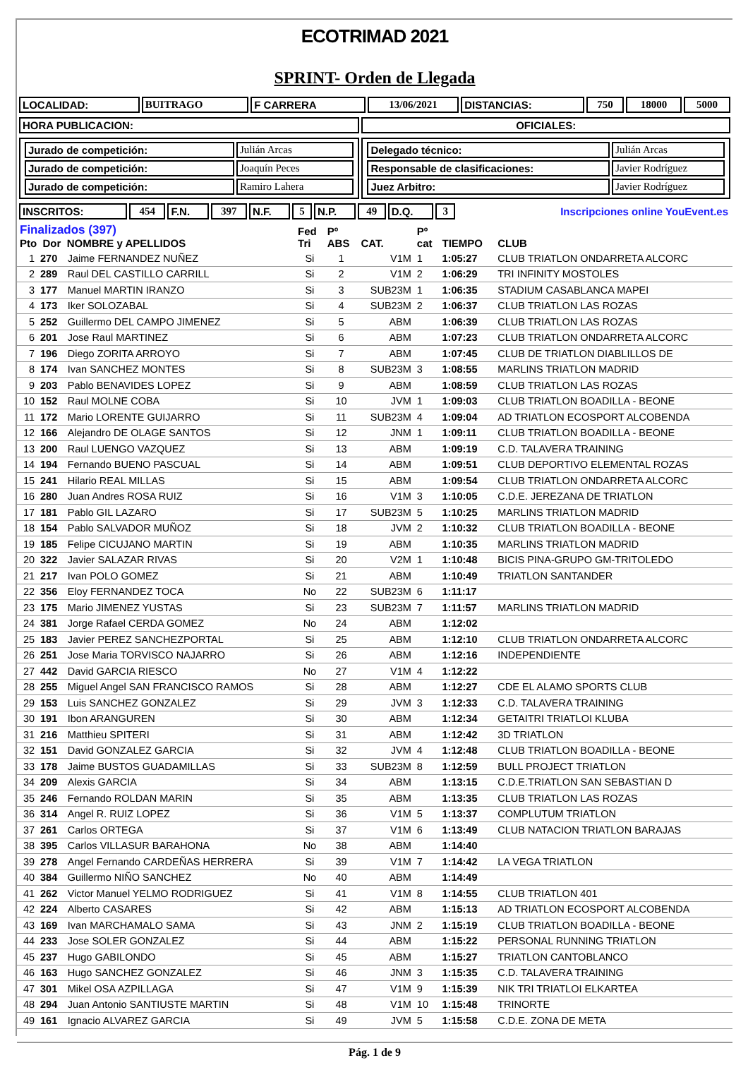ECOTRIMAD 2021
SPRINT- Orden de Llegada
| LOCALIDAD: | BUITRAGO | F CARRERA | 13/06/2021 | DISTANCIAS: | 750 | 18000 | 5000 |
| HORA PUBLICACION: | OFICIALES: |
| / Jurado de competición: / Julián Arcas / / Jurado de competición: / Joaquín Peces / / Jurado de competición: / Ramiro Lahera / | / Delegado técnico: / Julián Arcas / / Responsable de clasificaciones: / Javier Rodríguez / / Juez Arbitro: / Javier Rodríguez / |
| INSCRITOS: | 454 | F.N. | 397 | N.F. | 5 | N.P. | 49 | D.Q. | 3 | Inscripciones online YouEvent.es |
| Finalizados (397) Pto Dor NOMBRE y APELLIDOS | | | Fed Tri | Pº ABS | CAT. | Pº cat | TIEMPO | CLUB |
| --- | --- | --- | --- | --- | --- | --- | --- | --- |
| 1 | 270 | Jaime FERNANDEZ NUÑEZ | Si | 1 | V1M | 1 | 1:05:27 | CLUB TRIATLON ONDARRETA ALCORC |
| 2 | 289 | Raul DEL CASTILLO CARRILL | Si | 2 | V1M | 2 | 1:06:29 | TRI INFINITY MOSTOLES |
| 3 | 177 | Manuel MARTIN IRANZO | Si | 3 | SUB23M | 1 | 1:06:35 | STADIUM CASABLANCA MAPEI |
| 4 | 173 | Iker SOLOZABAL | Si | 4 | SUB23M | 2 | 1:06:37 | CLUB TRIATLON LAS ROZAS |
| 5 | 252 | Guillermo DEL CAMPO JIMENEZ | Si | 5 | ABM | | 1:06:39 | CLUB TRIATLON LAS ROZAS |
| 6 | 201 | Jose Raul MARTINEZ | Si | 6 | ABM | | 1:07:23 | CLUB TRIATLON ONDARRETA ALCORC |
| 7 | 196 | Diego ZORITA ARROYO | Si | 7 | ABM | | 1:07:45 | CLUB DE TRIATLON DIABLILLOS DE |
| 8 | 174 | Ivan SANCHEZ MONTES | Si | 8 | SUB23M | 3 | 1:08:55 | MARLINS TRIATLON MADRID |
| 9 | 203 | Pablo BENAVIDES LOPEZ | Si | 9 | ABM | | 1:08:59 | CLUB TRIATLON LAS ROZAS |
| 10 | 152 | Raul MOLNE COBA | Si | 10 | JVM | 1 | 1:09:03 | CLUB TRIATLON BOADILLA - BEONE |
| 11 | 172 | Mario LORENTE GUIJARRO | Si | 11 | SUB23M | 4 | 1:09:04 | AD TRIATLON ECOSPORT ALCOBENDA |
| 12 | 166 | Alejandro DE OLAGE SANTOS | Si | 12 | JNM | 1 | 1:09:11 | CLUB TRIATLON BOADILLA - BEONE |
| 13 | 200 | Raul LUENGO VAZQUEZ | Si | 13 | ABM | | 1:09:19 | C.D. TALAVERA TRAINING |
| 14 | 194 | Fernando BUENO PASCUAL | Si | 14 | ABM | | 1:09:51 | CLUB DEPORTIVO ELEMENTAL ROZAS |
| 15 | 241 | Hilario REAL MILLAS | Si | 15 | ABM | | 1:09:54 | CLUB TRIATLON ONDARRETA ALCORC |
| 16 | 280 | Juan Andres ROSA RUIZ | Si | 16 | V1M | 3 | 1:10:05 | C.D.E. JEREZANA DE TRIATLON |
| 17 | 181 | Pablo GIL LAZARO | Si | 17 | SUB23M | 5 | 1:10:25 | MARLINS TRIATLON MADRID |
| 18 | 154 | Pablo SALVADOR MUÑOZ | Si | 18 | JVM | 2 | 1:10:32 | CLUB TRIATLON BOADILLA - BEONE |
| 19 | 185 | Felipe CICUJANO MARTIN | Si | 19 | ABM | | 1:10:35 | MARLINS TRIATLON MADRID |
| 20 | 322 | Javier SALAZAR RIVAS | Si | 20 | V2M | 1 | 1:10:48 | BICIS PINA-GRUPO GM-TRITOLEDO |
| 21 | 217 | Ivan POLO GOMEZ | Si | 21 | ABM | | 1:10:49 | TRIATLON SANTANDER |
| 22 | 356 | Eloy FERNANDEZ TOCA | No | 22 | SUB23M | 6 | 1:11:17 | |
| 23 | 175 | Mario JIMENEZ YUSTAS | Si | 23 | SUB23M | 7 | 1:11:57 | MARLINS TRIATLON MADRID |
| 24 | 381 | Jorge Rafael CERDA GOMEZ | No | 24 | ABM | | 1:12:02 | |
| 25 | 183 | Javier PEREZ SANCHEZPORTAL | Si | 25 | ABM | | 1:12:10 | CLUB TRIATLON ONDARRETA ALCORC |
| 26 | 251 | Jose Maria TORVISCO NAJARRO | Si | 26 | ABM | | 1:12:16 | INDEPENDIENTE |
| 27 | 442 | David GARCIA RIESCO | No | 27 | V1M | 4 | 1:12:22 | |
| 28 | 255 | Miguel Angel SAN FRANCISCO RAMOS | Si | 28 | ABM | | 1:12:27 | CDE EL ALAMO SPORTS CLUB |
| 29 | 153 | Luis SANCHEZ GONZALEZ | Si | 29 | JVM | 3 | 1:12:33 | C.D. TALAVERA TRAINING |
| 30 | 191 | Ibon ARANGUREN | Si | 30 | ABM | | 1:12:34 | GETAITRI TRIATLOI KLUBA |
| 31 | 216 | Matthieu SPITERI | Si | 31 | ABM | | 1:12:42 | 3D TRIATLON |
| 32 | 151 | David GONZALEZ GARCIA | Si | 32 | JVM | 4 | 1:12:48 | CLUB TRIATLON BOADILLA - BEONE |
| 33 | 178 | Jaime BUSTOS GUADAMILLAS | Si | 33 | SUB23M | 8 | 1:12:59 | BULL PROJECT TRIATLON |
| 34 | 209 | Alexis GARCIA | Si | 34 | ABM | | 1:13:15 | C.D.E.TRIATLON SAN SEBASTIAN D |
| 35 | 246 | Fernando ROLDAN MARIN | Si | 35 | ABM | | 1:13:35 | CLUB TRIATLON LAS ROZAS |
| 36 | 314 | Angel R. RUIZ LOPEZ | Si | 36 | V1M | 5 | 1:13:37 | COMPLUTUM TRIATLON |
| 37 | 261 | Carlos ORTEGA | Si | 37 | V1M | 6 | 1:13:49 | CLUB NATACION TRIATLON BARAJAS |
| 38 | 395 | Carlos VILLASUR BARAHONA | No | 38 | ABM | | 1:14:40 | |
| 39 | 278 | Angel Fernando CARDEÑAS HERRERA | Si | 39 | V1M | 7 | 1:14:42 | LA VEGA TRIATLON |
| 40 | 384 | Guillermo NIÑO SANCHEZ | No | 40 | ABM | | 1:14:49 | |
| 41 | 262 | Victor Manuel YELMO RODRIGUEZ | Si | 41 | V1M | 8 | 1:14:55 | CLUB TRIATLON 401 |
| 42 | 224 | Alberto CASARES | Si | 42 | ABM | | 1:15:13 | AD TRIATLON ECOSPORT ALCOBENDA |
| 43 | 169 | Ivan MARCHAMALO SAMA | Si | 43 | JNM | 2 | 1:15:19 | CLUB TRIATLON BOADILLA - BEONE |
| 44 | 233 | Jose SOLER GONZALEZ | Si | 44 | ABM | | 1:15:22 | PERSONAL RUNNING TRIATLON |
| 45 | 237 | Hugo GABILONDO | Si | 45 | ABM | | 1:15:27 | TRIATLON CANTOBLANCO |
| 46 | 163 | Hugo SANCHEZ GONZALEZ | Si | 46 | JNM | 3 | 1:15:35 | C.D. TALAVERA TRAINING |
| 47 | 301 | Mikel OSA AZPILLAGA | Si | 47 | V1M | 9 | 1:15:39 | NIK TRI TRIATLOI ELKARTEA |
| 48 | 294 | Juan Antonio SANTIUSTE MARTIN | Si | 48 | V1M | 10 | 1:15:48 | TRINORTE |
| 49 | 161 | Ignacio ALVAREZ GARCIA | Si | 49 | JVM | 5 | 1:15:58 | C.D.E. ZONA DE META |
Pág. 1 de 9